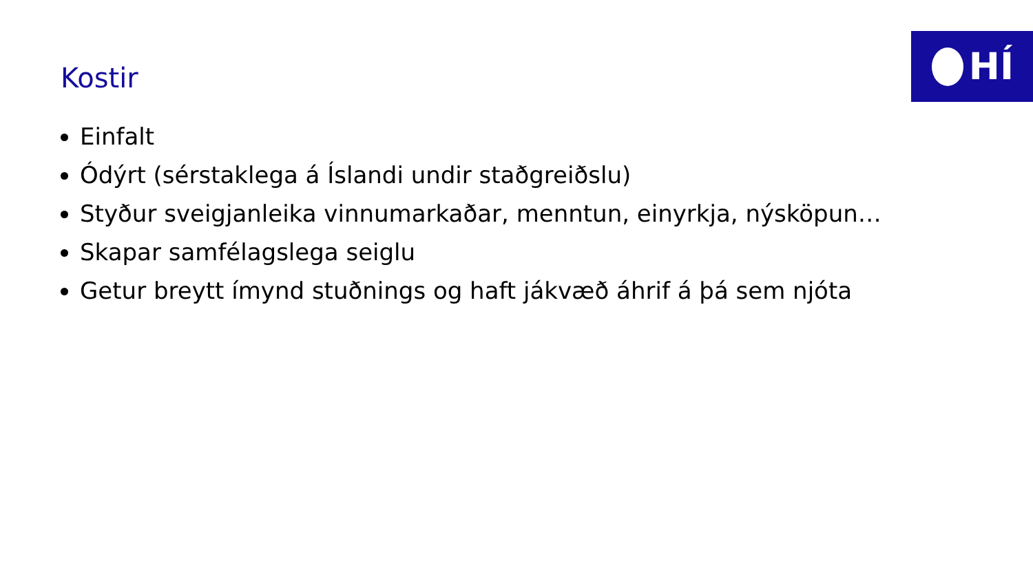HÍ
Kostir
Einfalt
Ódýrt (sérstaklega á Íslandi undir staðgreiðslu)
Styður sveigjanleika vinnumarkaðar, menntun, einyrkja, nýsköpun…
Skapar samfélagslega seiglu
Getur breytt ímynd stuðnings og haft jákvæð áhrif á þá sem njóta